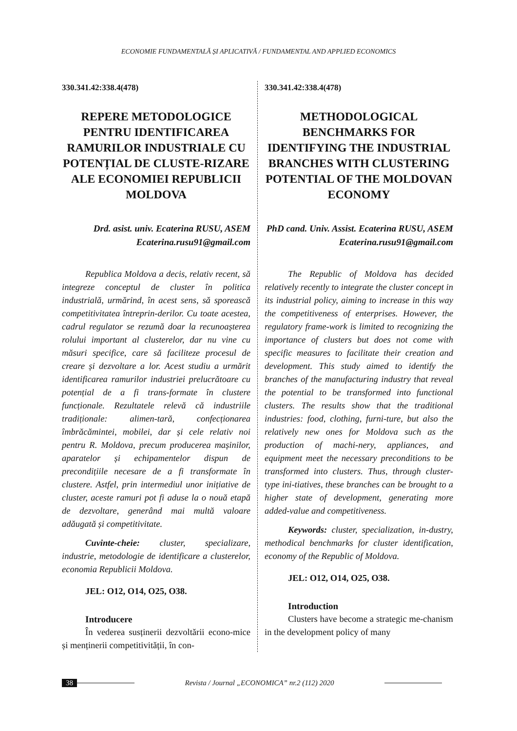ECONOMIE FUNDAMENTALĂ ȘI APLICATIVĂ / FUNDAMENTAL AND APPLIED ECONOMICS
330.341.42:338.4(478)
REPERE METODOLOGICE PENTRU IDENTIFICAREA RAMURILOR INDUSTRIALE CU POTENȚIAL DE CLUSTE-RIZARE ALE ECONOMIEI REPUBLICII MOLDOVA
Drd. asist. univ. Ecaterina RUSU, ASEM
Ecaterina.rusu91@gmail.com
Republica Moldova a decis, relativ recent, să integreze conceptul de cluster în politica industrială, urmărind, în acest sens, să sporească competitivitatea întreprin-derilor. Cu toate acestea, cadrul regulator se rezumă doar la recunoașterea rolului important al clusterelor, dar nu vine cu măsuri specifice, care să faciliteze procesul de creare și dezvoltare a lor. Acest studiu a urmărit identificarea ramurilor industriei prelucrătoare cu potențial de a fi trans-formate în clustere funcționale. Rezultatele relevă că industriile tradiționale: alimen-tară, confecționarea îmbrăcămintei, mobilei, dar și cele relativ noi pentru R. Moldova, precum producerea mașinilor, aparatelor și echipamentelor dispun de precondițiile necesare de a fi transformate în clustere. Astfel, prin intermediul unor inițiative de cluster, aceste ramuri pot fi aduse la o nouă etapă de dezvoltare, generând mai multă valoare adăugată și competitivitate.
Cuvinte-cheie: cluster, specializare, industrie, metodologie de identificare a clusterelor, economia Republicii Moldova.
JEL: O12, O14, O25, O38.
Introducere
În vederea susținerii dezvoltării econo-mice și menținerii competitivității, în con-
330.341.42:338.4(478)
METHODOLOGICAL BENCHMARKS FOR IDENTIFYING THE INDUSTRIAL BRANCHES WITH CLUSTERING POTENTIAL OF THE MOLDOVAN ECONOMY
PhD cand. Univ. Assist. Ecaterina RUSU, ASEM
Ecaterina.rusu91@gmail.com
The Republic of Moldova has decided relatively recently to integrate the cluster concept in its industrial policy, aiming to increase in this way the competitiveness of enterprises. However, the regulatory frame-work is limited to recognizing the importance of clusters but does not come with specific measures to facilitate their creation and development. This study aimed to identify the branches of the manufacturing industry that reveal the potential to be transformed into functional clusters. The results show that the traditional industries: food, clothing, furni-ture, but also the relatively new ones for Moldova such as the production of machi-nery, appliances, and equipment meet the necessary preconditions to be transformed into clusters. Thus, through cluster-type ini-tiatives, these branches can be brought to a higher state of development, generating more added-value and competitiveness.
Keywords: cluster, specialization, in-dustry, methodical benchmarks for cluster identification, economy of the Republic of Moldova.
JEL: O12, O14, O25, O38.
Introduction
Clusters have become a strategic me-chanism in the development policy of many
38 Revista / Journal „ECONOMICA” nr.2 (112) 2020